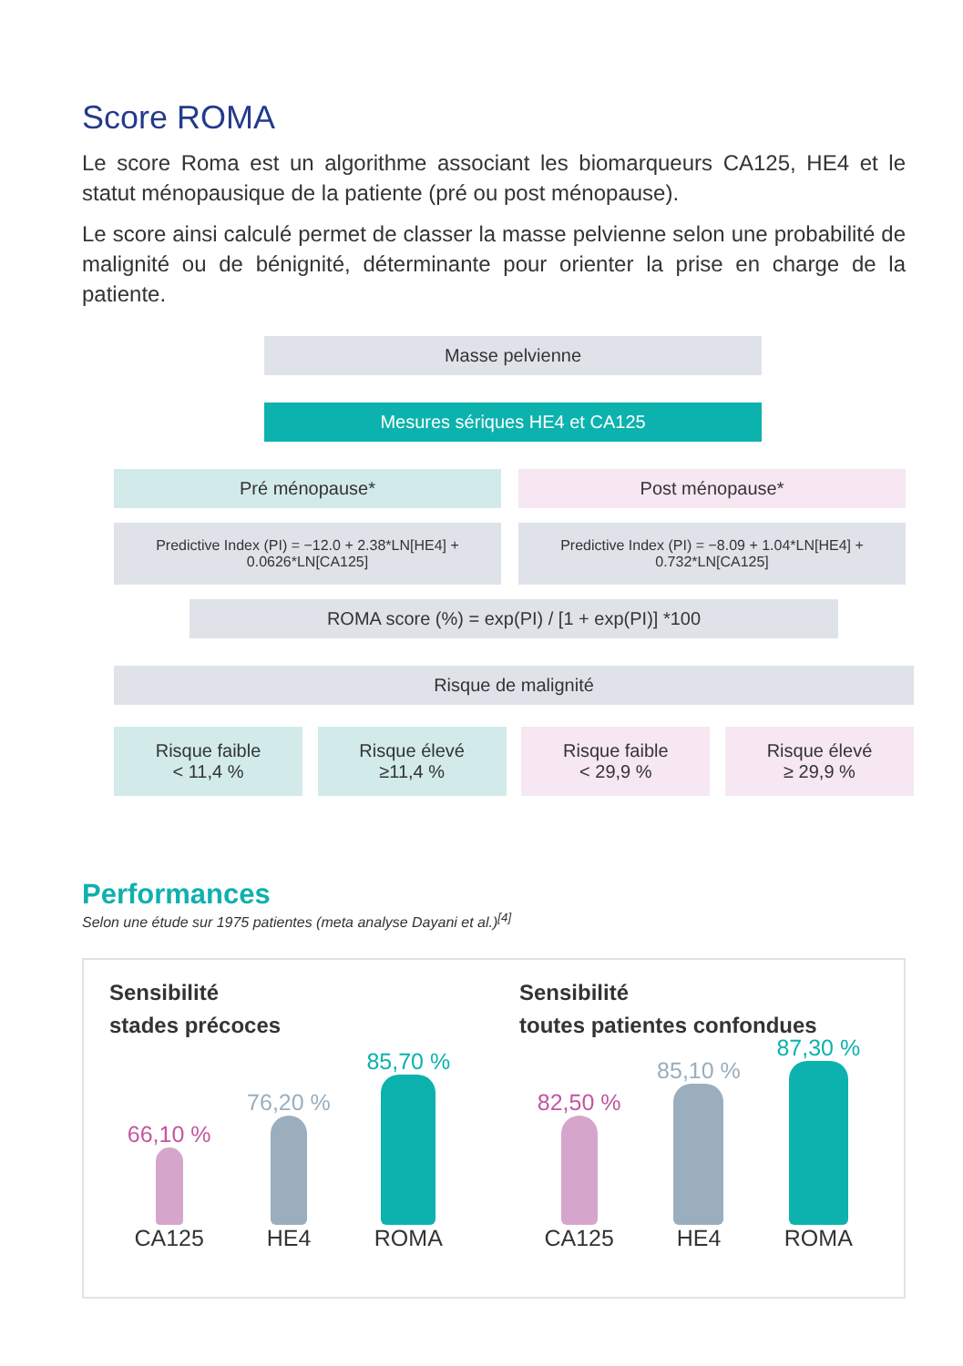Score ROMA
Le score Roma est un algorithme associant les biomarqueurs CA125, HE4 et le statut ménopausique de la patiente (pré ou post ménopause).
Le score ainsi calculé permet de classer la masse pelvienne selon une probabilité de malignité ou de bénignité, déterminante pour orienter la prise en charge de la patiente.
Masse pelvienne
Mesures sériques HE4 et CA125
Pré ménopause*
Predictive Index (PI) = −12.0 + 2.38*LN[HE4] + 0.0626*LN[CA125]
Post ménopause*
Predictive Index (PI) = −8.09 + 1.04*LN[HE4] + 0.732*LN[CA125]
ROMA score (%) = exp(PI) / [1 + exp(PI)] *100
Risque de malignité
Risque faible
< 11,4 %
Risque élevé
≥11,4 %
Risque faible
< 29,9 %
Risque élevé
≥ 29,9 %
Performances
Selon une étude sur 1975 patientes (meta analyse Dayani et al.)<sup>[4]</sup>
Sensibilité
stades précoces
66,10 %
CA125
76,20 %
HE4
85,70 %
ROMA
Sensibilité
toutes patientes confondues
82,50 %
CA125
85,10 %
HE4
87,30 %
ROMA